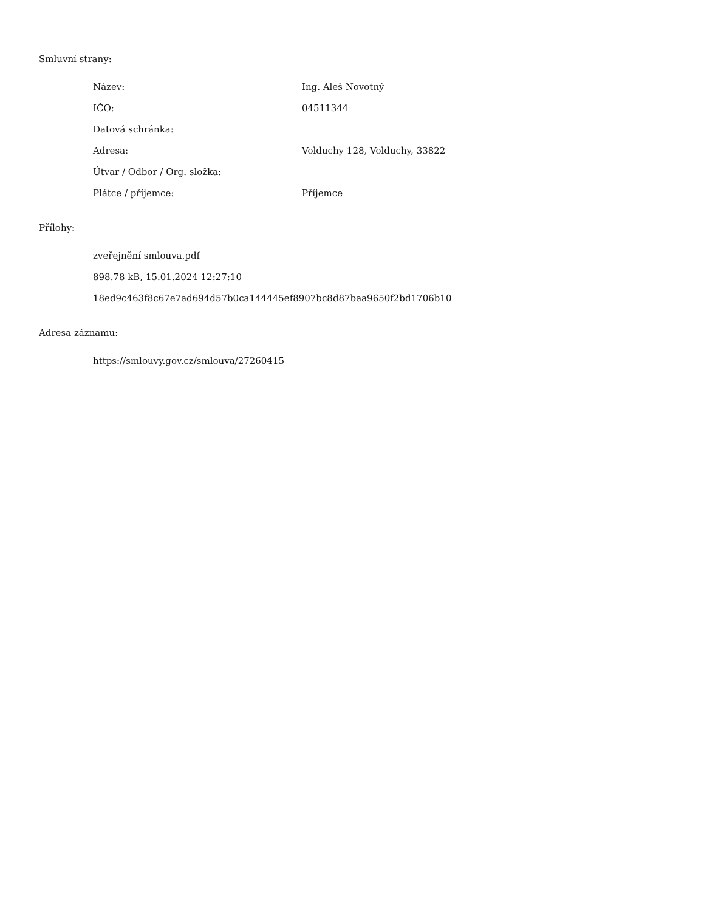Smluvní strany:
| Název: | Ing. Aleš Novotný |
| IČO: | 04511344 |
| Datová schránka: | |
| Adresa: | Volduchy 128, Volduchy, 33822 |
| Útvar / Odbor / Org. složka: | |
| Plátce / příjemce: | Příjemce |
Přílohy:
zveřejnění smlouva.pdf
898.78 kB, 15.01.2024 12:27:10
18ed9c463f8c67e7ad694d57b0ca144445ef8907bc8d87baa9650f2bd1706b10
Adresa záznamu:
https://smlouvy.gov.cz/smlouva/27260415